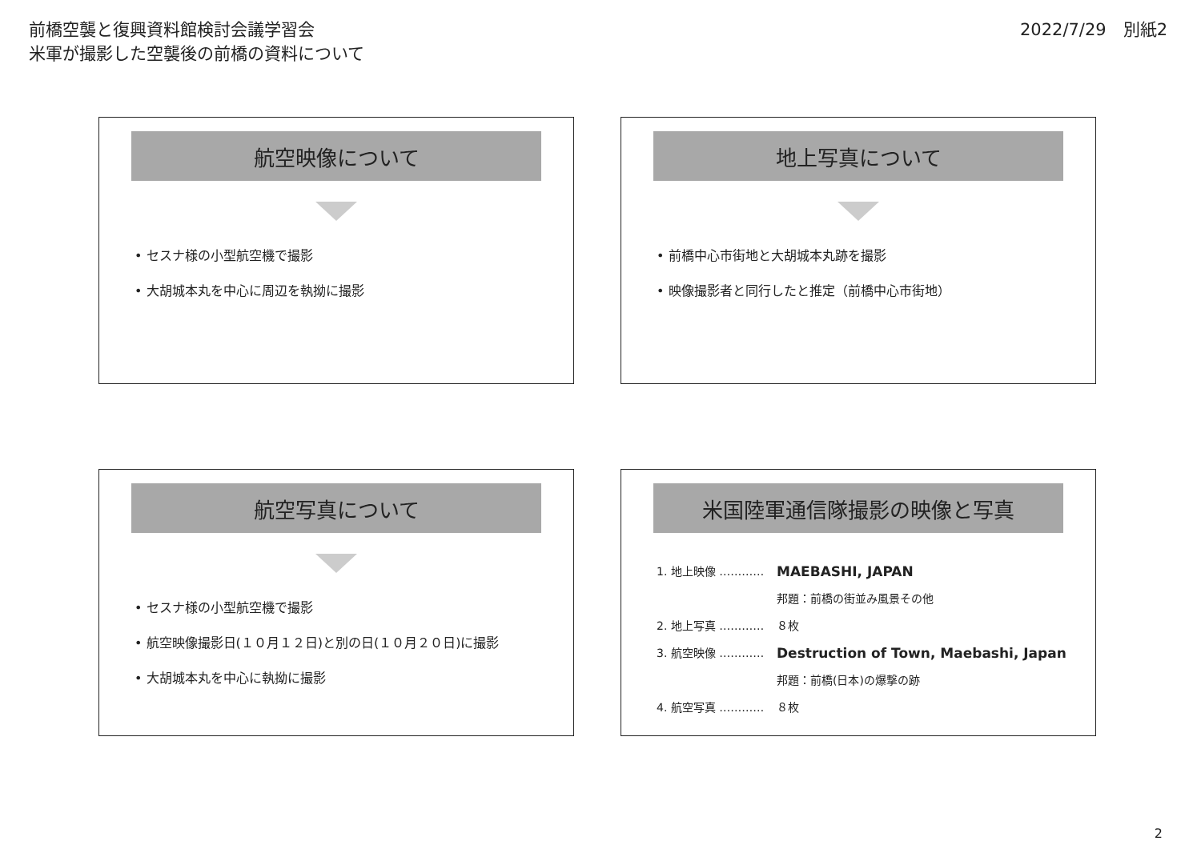前橋空襲と復興資料館検討会議学習会
米軍が撮影した空襲後の前橋の資料について
2022/7/29　別紙2
航空映像について
• セスナ様の小型航空機で撮影
• 大胡城本丸を中心に周辺を執拗に撮影
地上写真について
• 前橋中心市街地と大胡城本丸跡を撮影
• 映像撮影者と同行したと推定（前橋中心市街地）
航空写真について
• セスナ様の小型航空機で撮影
• 航空映像撮影日(１０月１２日)と別の日(１０月２０日)に撮影
• 大胡城本丸を中心に執拗に撮影
米国陸軍通信隊撮影の映像と写真
1. 地上映像 ………… MAEBASHI, JAPAN
邦題：前橋の街並み風景その他
2. 地上写真 ………… ８枚
3. 航空映像 ………… Destruction of Town, Maebashi, Japan
邦題：前橋(日本)の爆撃の跡
4. 航空写真 ………… ８枚
2